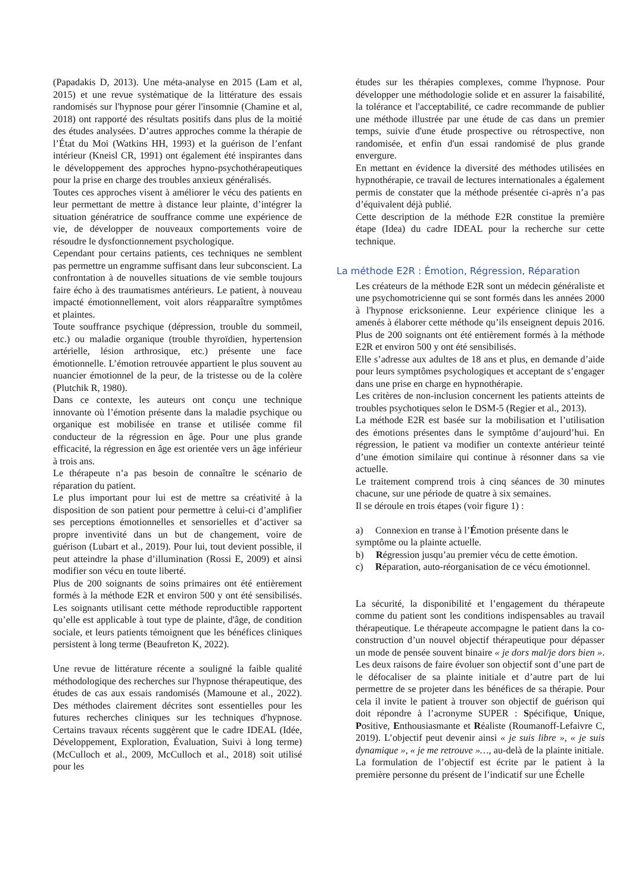(Papadakis D, 2013). Une méta-analyse en 2015 (Lam et al, 2015) et une revue systématique de la littérature des essais randomisés sur l'hypnose pour gérer l'insomnie (Chamine et al, 2018) ont rapporté des résultats positifs dans plus de la moitié des études analysées. D’autres approches comme la thérapie de l’État du Moi (Watkins HH, 1993) et la guérison de l’enfant intérieur (Kneisl CR, 1991) ont également été inspirantes dans le développement des approches hypno-psychothérapeutiques pour la prise en charge des troubles anxieux généralisés.
Toutes ces approches visent à améliorer le vécu des patients en leur permettant de mettre à distance leur plainte, d’intégrer la situation génératrice de souffrance comme une expérience de vie, de développer de nouveaux comportements voire de résoudre le dysfonctionnement psychologique.
Cependant pour certains patients, ces techniques ne semblent pas permettre un engramme suffisant dans leur subconscient. La confrontation à de nouvelles situations de vie semble toujours faire écho à des traumatismes antérieurs. Le patient, à nouveau impacté émotionnellement, voit alors réapparaître symptômes et plaintes.
Toute souffrance psychique (dépression, trouble du sommeil, etc.) ou maladie organique (trouble thyroïdien, hypertension artérielle, lésion arthrosique, etc.) présente une face émotionnelle. L’émotion retrouvée appartient le plus souvent au nuancier émotionnel de la peur, de la tristesse ou de la colère (Plutchik R, 1980).
Dans ce contexte, les auteurs ont conçu une technique innovante où l’émotion présente dans la maladie psychique ou organique est mobilisée en transe et utilisée comme fil conducteur de la régression en âge. Pour une plus grande efficacité, la régression en âge est orientée vers un âge inférieur à trois ans.
Le thérapeute n’a pas besoin de connaître le scénario de réparation du patient.
Le plus important pour lui est de mettre sa créativité à la disposition de son patient pour permettre à celui-ci d’amplifier ses perceptions émotionnelles et sensorielles et d’activer sa propre inventivité dans un but de changement, voire de guérison (Lubart et al., 2019). Pour lui, tout devient possible, il peut atteindre la phase d’illumination (Rossi E, 2009) et ainsi modifier son vécu en toute liberté.
Plus de 200 soignants de soins primaires ont été entièrement formés à la méthode E2R et environ 500 y ont été sensibilisés. Les soignants utilisant cette méthode reproductible rapportent qu’elle est applicable à tout type de plainte, d'âge, de condition sociale, et leurs patients témoignent que les bénéfices cliniques persistent à long terme (Beaufreton K, 2022).
Une revue de littérature récente a souligné la faible qualité méthodologique des recherches sur l'hypnose thérapeutique, des études de cas aux essais randomisés (Mamoune et al., 2022). Des méthodes clairement décrites sont essentielles pour les futures recherches cliniques sur les techniques d'hypnose. Certains travaux récents suggèrent que le cadre IDEAL (Idée, Développement, Exploration, Évaluation, Suivi à long terme) (McCulloch et al., 2009, McCulloch et al., 2018) soit utilisé pour les
études sur les thérapies complexes, comme l'hypnose. Pour développer une méthodologie solide et en assurer la faisabilité, la tolérance et l'acceptabilité, ce cadre recommande de publier une méthode illustrée par une étude de cas dans un premier temps, suivie d'une étude prospective ou rétrospective, non randomisée, et enfin d'un essai randomisé de plus grande envergure.
En mettant en évidence la diversité des méthodes utilisées en hypnothérapie, ce travail de lectures internationales a également permis de constater que la méthode présentée ci-après n’a pas d’équivalent déjà publié.
Cette description de la méthode E2R constitue la première étape (Idea) du cadre IDEAL pour la recherche sur cette technique.
La méthode E2R : Émotion, Régression, Réparation
Les créateurs de la méthode E2R sont un médecin généraliste et une psychomotricienne qui se sont formés dans les années 2000 à l'hypnose ericksonienne. Leur expérience clinique les a amenés à élaborer cette méthode qu’ils enseignent depuis 2016. Plus de 200 soignants ont été entièrement formés à la méthode E2R et environ 500 y ont été sensibilisés.
Elle s’adresse aux adultes de 18 ans et plus, en demande d’aide pour leurs symptômes psychologiques et acceptant de s’engager dans une prise en charge en hypnothérapie.
Les critères de non-inclusion concernent les patients atteints de troubles psychotiques selon le DSM-5 (Regier et al., 2013).
La méthode E2R est basée sur la mobilisation et l’utilisation des émotions présentes dans le symptôme d’aujourd’hui. En régression, le patient va modifier un contexte antérieur teinté d’une émotion similaire qui continue à résonner dans sa vie actuelle.
Le traitement comprend trois à cinq séances de 30 minutes chacune, sur une période de quatre à six semaines.
Il se déroule en trois étapes (voir figure 1) :
a) Connexion en transe à l’Émotion présente dans le symptôme ou la plainte actuelle.
b) Régression jusqu’au premier vécu de cette émotion.
c) Réparation, auto-réorganisation de ce vécu émotionnel.
La sécurité, la disponibilité et l’engagement du thérapeute comme du patient sont les conditions indispensables au travail thérapeutique. Le thérapeute accompagne le patient dans la co-construction d’un nouvel objectif thérapeutique pour dépasser un mode de pensée souvent binaire « je dors mal/je dors bien ». Les deux raisons de faire évoluer son objectif sont d’une part de le défocaliser de sa plainte initiale et d’autre part de lui permettre de se projeter dans les bénéfices de sa thérapie. Pour cela il invite le patient à trouver son objectif de guérison qui doit répondre à l’acronyme SUPER : Spécifique, Unique, Positive, Enthousiasmante et Réaliste (Roumanoff-Lefaivre C, 2019). L’objectif peut devenir ainsi « je suis libre », « je suis dynamique », « je me retrouve »…, au-delà de la plainte initiale.
La formulation de l’objectif est écrite par le patient à la première personne du présent de l’indicatif sur une Échelle